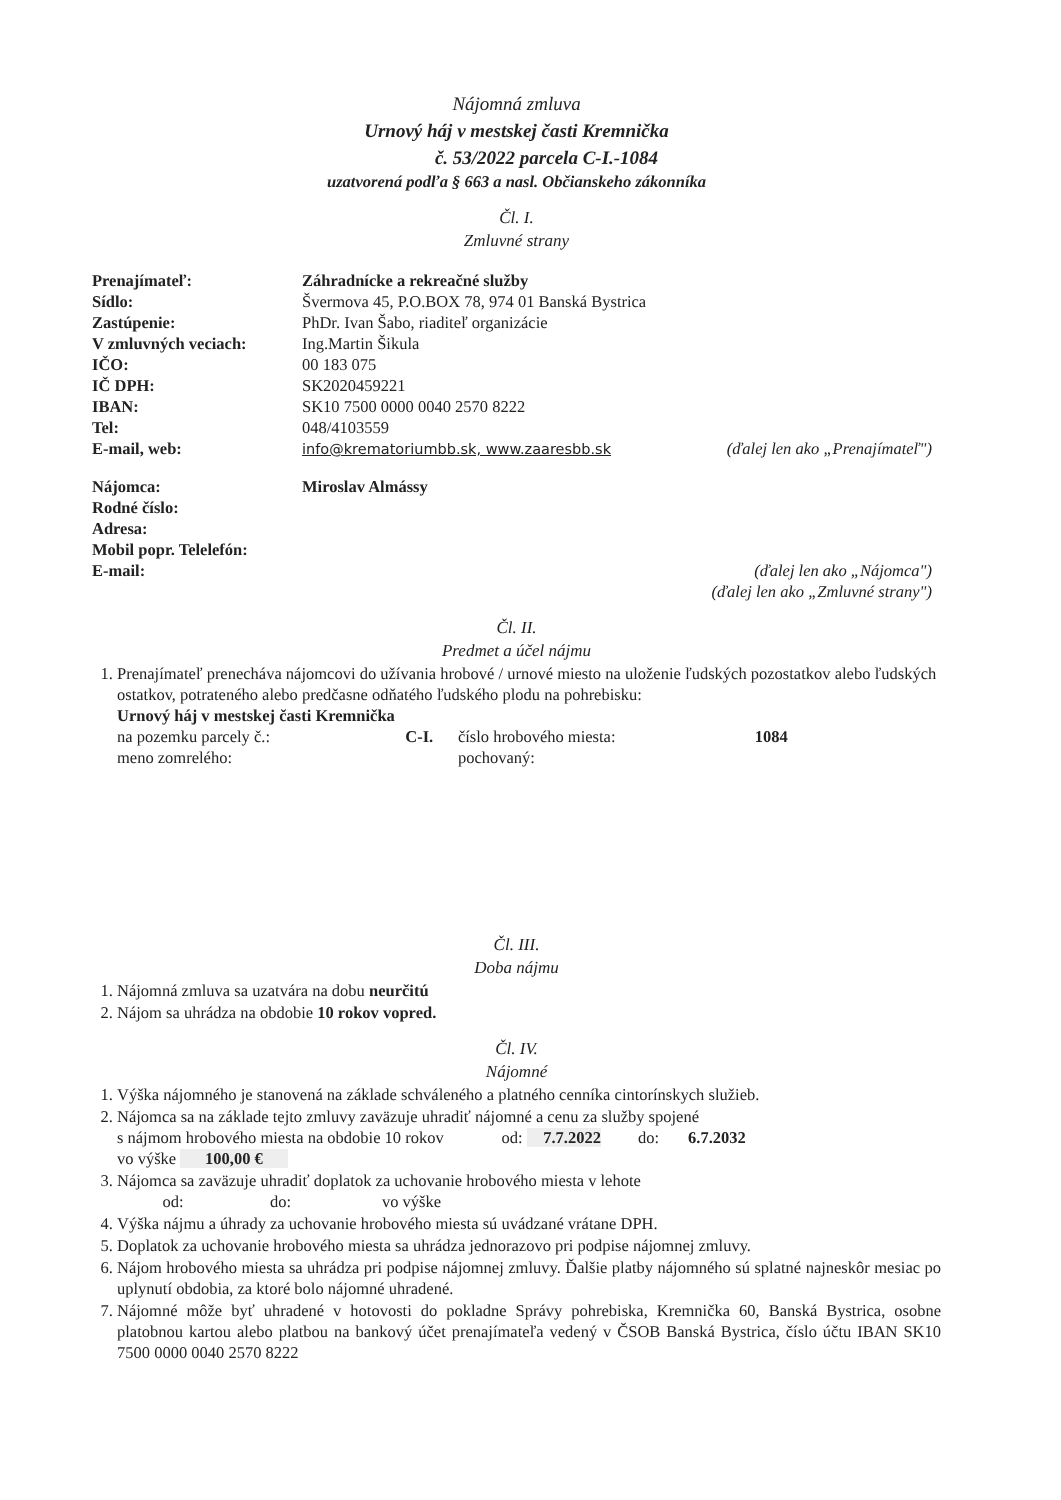Nájomná zmluva
Urnový háj v mestskej časti Kremnička
č. 53/2022 parcela C-I.-1084
uzatvorená podľa § 663 a nasl. Občianskeho zákonníka
Čl. I.
Zmluvné strany
| Prenajímateľ: | Záhradnícke a rekreačné služby | |
| Sídlo: | Švermova 45, P.O.BOX 78, 974 01 Banská Bystrica | |
| Zastúpenie: | PhDr. Ivan Šabo, riaditeľ organizácie | |
| V zmluvných veciach: | Ing.Martin Šikula | |
| IČO: | 00 183 075 | |
| IČ DPH: | SK2020459221 | |
| IBAN: | SK10 7500 0000 0040 2570 8222 | |
| Tel: | 048/4103559 | |
| E-mail, web: | info@krematoriumbb.sk, www.zaaresbb.sk | (ďalej len ako „Prenajímateľ") |
| Nájomca: | Miroslav Almássy |
| Rodné číslo: | |
| Adresa: | |
| Mobil popr. Telelefón: | |
| E-mail: | (ďalej len ako „Nájomca") (ďalej len ako „Zmluvné strany") |
Čl. II.
Predmet a účel nájmu
1. Prenajímateľ prenecháva nájomcovi do užívania hrobové / urnové miesto na uloženie ľudských pozostatkov alebo ľudských ostatkov, potrateného alebo predčasne odňatého ľudského plodu na pohrebisku:
Urnový háj v mestskej časti Kremnička
| na pozemku parcely č.: | C-I. | číslo hrobového miesta: | 1084 |
| meno zomrelého: | | pochovaný: | |
Čl. III.
Doba nájmu
1. Nájomná zmluva sa uzatvára na dobu neurčitú
2. Nájom sa uhrádza na obdobie 10 rokov vopred.
Čl. IV.
Nájomné
1. Výška nájomného je stanovená na základe schváleného a platného cenníka cintorínskych služieb.
2. Nájomca sa na základe tejto zmluvy zaväzuje uhradiť nájomné a cenu za služby spojené
s nájmom hrobového miesta na obdobie 10 rokov od: 7.7.2022 do: 6.7.2032
vo výške 100,00 €
3. Nájomca sa zaväzuje uhradiť doplatok za uchovanie hrobového miesta v lehote
od: do: vo výške
4. Výška nájmu a úhrady za uchovanie hrobového miesta sú uvádzané vrátane DPH.
5. Doplatok za uchovanie hrobového miesta sa uhrádza jednorazovo pri podpise nájomnej zmluvy.
6. Nájom hrobového miesta sa uhrádza pri podpise nájomnej zmluvy. Ďalšie platby nájomného sú splatné najneskôr mesiac po uplynutí obdobia, za ktoré bolo nájomné uhradené.
7. Nájomné môže byť uhradené v hotovosti do pokladne Správy pohrebiska, Kremnička 60, Banská Bystrica, osobne platobnou kartou alebo platbou na bankový účet prenajímateľa vedený v ČSOB Banská Bystrica, číslo účtu IBAN SK10 7500 0000 0040 2570 8222